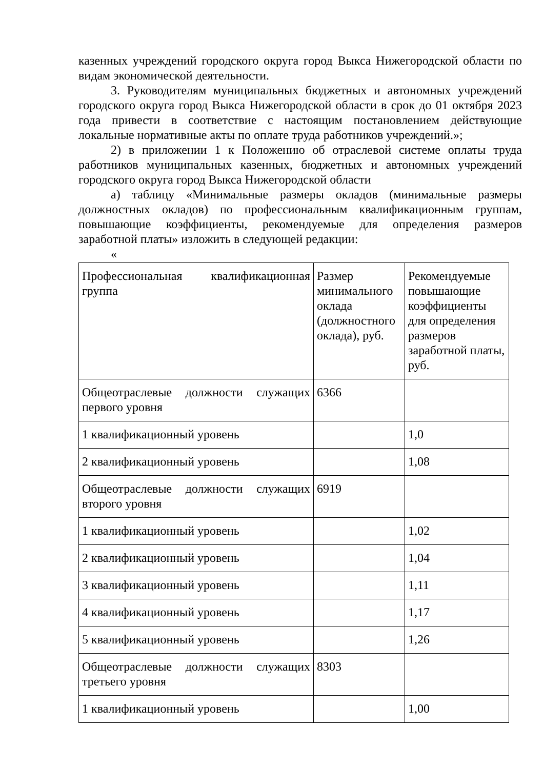казенных учреждений городского округа город Выкса Нижегородской области по видам экономической деятельности.
3. Руководителям муниципальных бюджетных и автономных учреждений городского округа город Выкса Нижегородской области в срок до 01 октября 2023 года привести в соответствие с настоящим постановлением действующие локальные нормативные акты по оплате труда работников учреждений.»;
2) в приложении 1 к Положению об отраслевой системе оплаты труда работников муниципальных казенных, бюджетных и автономных учреждений городского округа город Выкса Нижегородской области
а) таблицу «Минимальные размеры окладов (минимальные размеры должностных окладов) по профессиональным квалификационным группам, повышающие коэффициенты, рекомендуемые для определения размеров заработной платы» изложить в следующей редакции:
«
| Профессиональная квалификационная группа | Размер минимального оклада (должностного оклада), руб. | Рекомендуемые повышающие коэффициенты для определения размеров заработной платы, руб. |
| Общеотраслевые должности служащих первого уровня | 6366 | |
| 1 квалификационный уровень | | 1,0 |
| 2 квалификационный уровень | | 1,08 |
| Общеотраслевые должности служащих второго уровня | 6919 | |
| 1 квалификационный уровень | | 1,02 |
| 2 квалификационный уровень | | 1,04 |
| 3 квалификационный уровень | | 1,11 |
| 4 квалификационный уровень | | 1,17 |
| 5 квалификационный уровень | | 1,26 |
| Общеотраслевые должности служащих третьего уровня | 8303 | |
| 1 квалификационный уровень | | 1,00 |